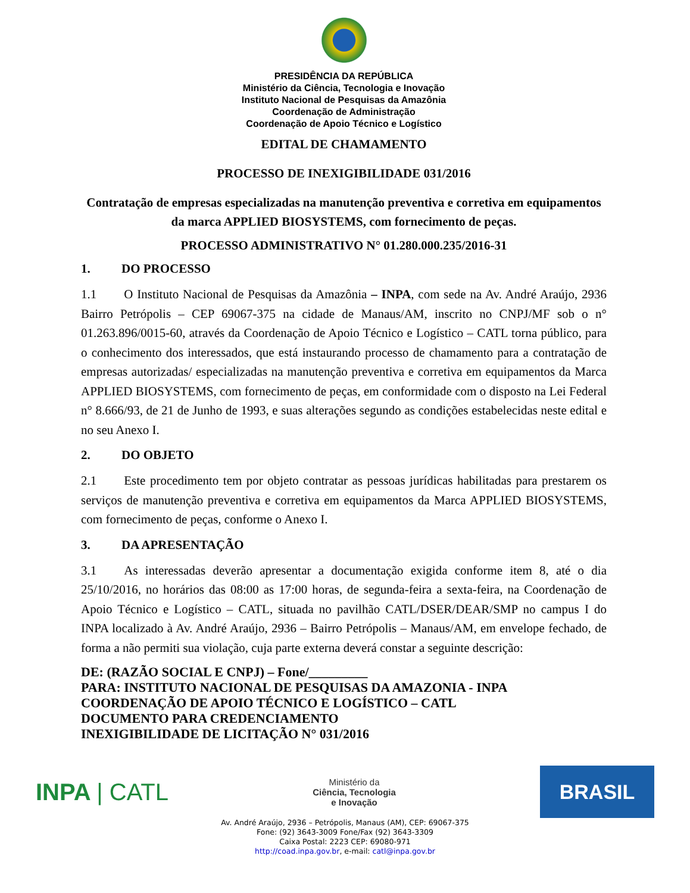PRESIDÊNCIA DA REPÚBLICA
Ministério da Ciência, Tecnologia e Inovação
Instituto Nacional de Pesquisas da Amazônia
Coordenação de Administração
Coordenação de Apoio Técnico e Logístico
EDITAL DE CHAMAMENTO
PROCESSO DE INEXIGIBILIDADE 031/2016
Contratação de empresas especializadas na manutenção preventiva e corretiva em equipamentos da marca APPLIED BIOSYSTEMS, com fornecimento de peças.
PROCESSO ADMINISTRATIVO N° 01.280.000.235/2016-31
1. DO PROCESSO
1.1 O Instituto Nacional de Pesquisas da Amazônia – INPA, com sede na Av. André Araújo, 2936 Bairro Petrópolis – CEP 69067-375 na cidade de Manaus/AM, inscrito no CNPJ/MF sob o n° 01.263.896/0015-60, através da Coordenação de Apoio Técnico e Logístico – CATL torna público, para o conhecimento dos interessados, que está instaurando processo de chamamento para a contratação de empresas autorizadas/ especializadas na manutenção preventiva e corretiva em equipamentos da Marca APPLIED BIOSYSTEMS, com fornecimento de peças, em conformidade com o disposto na Lei Federal n° 8.666/93, de 21 de Junho de 1993, e suas alterações segundo as condições estabelecidas neste edital e no seu Anexo I.
2. DO OBJETO
2.1 Este procedimento tem por objeto contratar as pessoas jurídicas habilitadas para prestarem os serviços de manutenção preventiva e corretiva em equipamentos da Marca APPLIED BIOSYSTEMS, com fornecimento de peças, conforme o Anexo I.
3. DA APRESENTAÇÃO
3.1 As interessadas deverão apresentar a documentação exigida conforme item 8, até o dia 25/10/2016, no horários das 08:00 as 17:00 horas, de segunda-feira a sexta-feira, na Coordenação de Apoio Técnico e Logístico – CATL, situada no pavilhão CATL/DSER/DEAR/SMP no campus I do INPA localizado à Av. André Araújo, 2936 – Bairro Petrópolis – Manaus/AM, em envelope fechado, de forma a não permiti sua violação, cuja parte externa deverá constar a seguinte descrição:
DE: (RAZÃO SOCIAL E CNPJ) – Fone/_________
PARA: INSTITUTO NACIONAL DE PESQUISAS DA AMAZONIA - INPA
COORDENAÇÃO DE APOIO TÉCNICO E LOGÍSTICO – CATL
DOCUMENTO PARA CREDENCIAMENTO
INEXIGIBILIDADE DE LICITAÇÃO N° 031/2016
INPA | CATL
Ministério da
Ciência, Tecnologia
e Inovação
BRASIL
Av. André Araújo, 2936 – Petrópolis, Manaus (AM), CEP: 69067-375
Fone: (92) 3643-3009 Fone/Fax (92) 3643-3309
Caixa Postal: 2223 CEP: 69080-971
http://coad.inpa.gov.br, e-mail: catl@inpa.gov.br